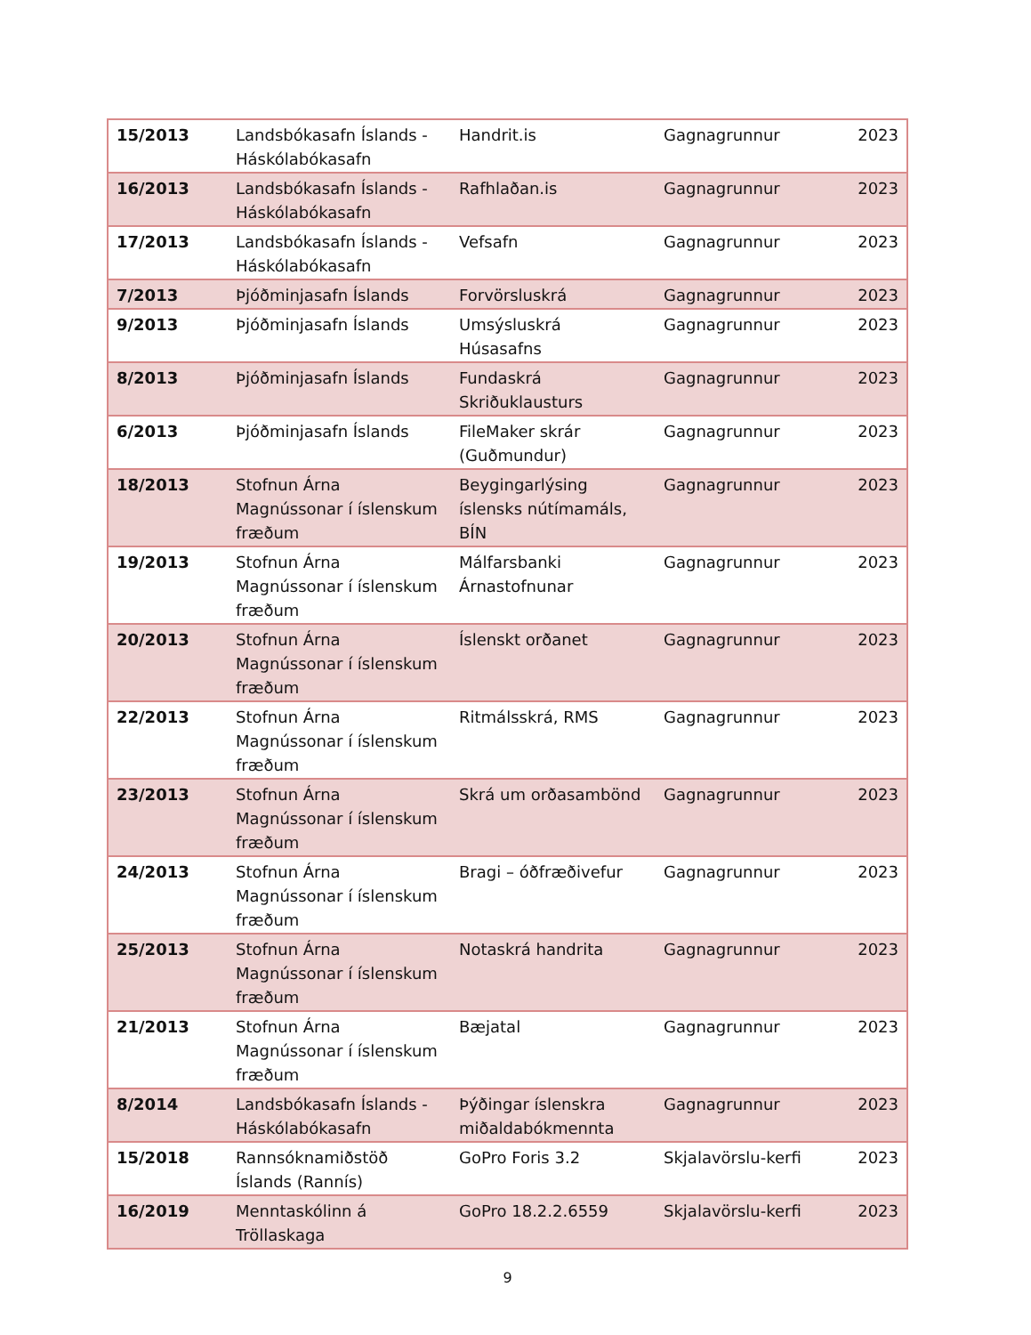| 15/2013 | Landsbókasafn Íslands - Háskólabókasafn | Handrit.is | Gagnagrunnur | 2023 |
| 16/2013 | Landsbókasafn Íslands - Háskólabókasafn | Rafhlaðan.is | Gagnagrunnur | 2023 |
| 17/2013 | Landsbókasafn Íslands - Háskólabókasafn | Vefsafn | Gagnagrunnur | 2023 |
| 7/2013 | Þjóðminjasafn Íslands | Forvörsluskrá | Gagnagrunnur | 2023 |
| 9/2013 | Þjóðminjasafn Íslands | Umsýsluskrá Húsasafns | Gagnagrunnur | 2023 |
| 8/2013 | Þjóðminjasafn Íslands | Fundaskrá Skriðuklausturs | Gagnagrunnur | 2023 |
| 6/2013 | Þjóðminjasafn Íslands | FileMaker skrár (Guðmundur) | Gagnagrunnur | 2023 |
| 18/2013 | Stofnun Árna Magnússonar í íslenskum fræðum | Beygingarlýsing íslensks nútímamáls, BÍN | Gagnagrunnur | 2023 |
| 19/2013 | Stofnun Árna Magnússonar í íslenskum fræðum | Málfarsbanki Árnastofnunar | Gagnagrunnur | 2023 |
| 20/2013 | Stofnun Árna Magnússonar í íslenskum fræðum | Íslenskt orðanet | Gagnagrunnur | 2023 |
| 22/2013 | Stofnun Árna Magnússonar í íslenskum fræðum | Ritmálsskrá, RMS | Gagnagrunnur | 2023 |
| 23/2013 | Stofnun Árna Magnússonar í íslenskum fræðum | Skrá um orðasambönd | Gagnagrunnur | 2023 |
| 24/2013 | Stofnun Árna Magnússonar í íslenskum fræðum | Bragi – óðfræðivefur | Gagnagrunnur | 2023 |
| 25/2013 | Stofnun Árna Magnússonar í íslenskum fræðum | Notaskrá handrita | Gagnagrunnur | 2023 |
| 21/2013 | Stofnun Árna Magnússonar í íslenskum fræðum | Bæjatal | Gagnagrunnur | 2023 |
| 8/2014 | Landsbókasafn Íslands - Háskólabókasafn | Þýðingar íslenskra miðaldabókmennta | Gagnagrunnur | 2023 |
| 15/2018 | Rannsóknamiðstöð Íslands (Rannís) | GoPro Foris 3.2 | Skjalavörslu-kerfi | 2023 |
| 16/2019 | Menntaskólinn á Tröllaskaga | GoPro 18.2.2.6559 | Skjalavörslu-kerfi | 2023 |
9